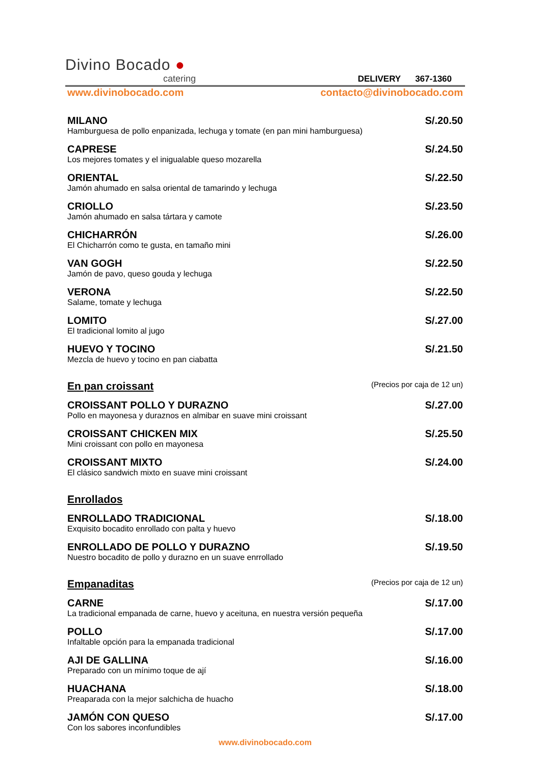Divino Bocado ●
catering
DELIVERY 367-1360
www.divinobocado.com contacto@divinobocado.com
MILANO S/.20.50
Hamburguesa de pollo enpanizada, lechuga y tomate (en pan mini hamburguesa)
CAPRESE S/.24.50
Los mejores tomates y el inigualable queso mozarella
ORIENTAL S/.22.50
Jamón ahumado en salsa oriental de tamarindo y lechuga
CRIOLLO S/.23.50
Jamón ahumado en salsa tártara y camote
CHICHARRÓN S/.26.00
El Chicharrón como te gusta, en tamaño mini
VAN GOGH S/.22.50
Jamón de pavo, queso gouda y lechuga
VERONA S/.22.50
Salame, tomate y lechuga
LOMITO S/.27.00
El tradicional lomito al jugo
HUEVO Y TOCINO S/.21.50
Mezcla de huevo y tocino en pan ciabatta
En pan croissant (Precios por caja de 12 un)
CROISSANT POLLO Y DURAZNO S/.27.00
Pollo en mayonesa y duraznos en almibar en suave mini croissant
CROISSANT CHICKEN MIX S/.25.50
Mini croissant con pollo en mayonesa
CROISSANT MIXTO S/.24.00
El clásico sandwich mixto en suave mini croissant
Enrollados
ENROLLADO TRADICIONAL S/.18.00
Exquisito bocadito enrollado con palta y huevo
ENROLLADO DE POLLO Y DURAZNO S/.19.50
Nuestro bocadito de pollo y durazno en un suave enrrollado
Empanaditas (Precios por caja de 12 un)
CARNE S/.17.00
La tradicional empanada de carne, huevo y aceituna, en nuestra versión pequeña
POLLO S/.17.00
Infaltable opción para la empanada tradicional
AJI DE GALLINA S/.16.00
Preparado con un mínimo toque de ají
HUACHANA S/.18.00
Preaparada con la mejor salchicha de huacho
JAMÓN CON QUESO S/.17.00
Con los sabores inconfundibles
www.divinobocado.com